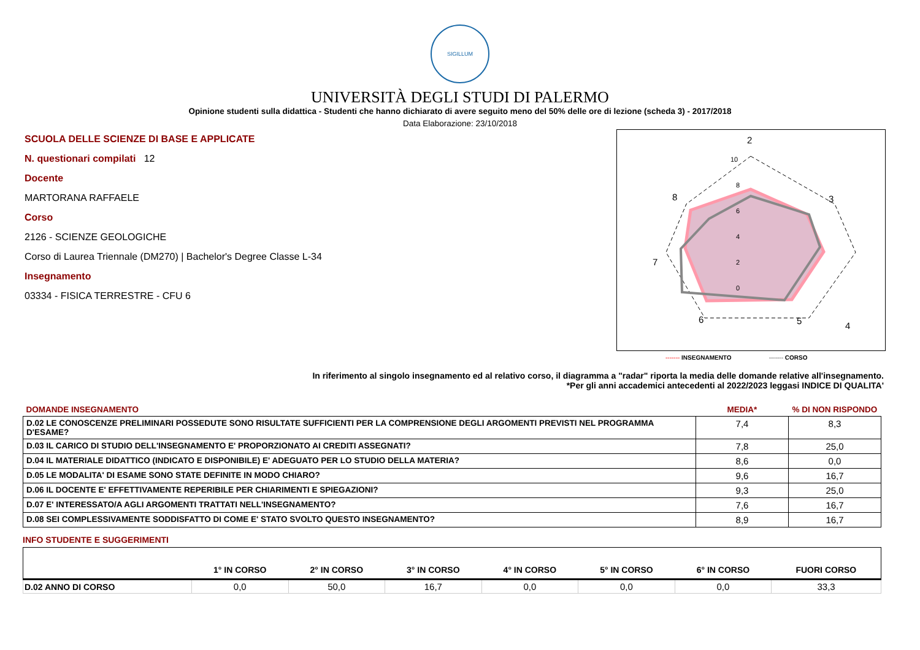SIGILLUM
UNIVERSITÀ DEGLI STUDI DI PALERMO
Opinione studenti sulla didattica - Studenti che hanno dichiarato di avere seguito meno del 50% delle ore di lezione (scheda 3) - 2017/2018
Data Elaborazione: 23/10/2018
SCUOLA DELLE SCIENZE DI BASE E APPLICATE
N. questionari compilati 12
Docente
MARTORANA RAFFAELE
Corso
2126 - SCIENZE GEOLOGICHE
Corso di Laurea Triennale (DM270) | Bachelor's Degree Classe L-34
Insegnamento
03334 - FISICA TERRESTRE - CFU 6
2
3
4
5
6
7
8
10
8
6
4
2
0
------- INSEGNAMENTO ------- CORSO
In riferimento al singolo insegnamento ed al relativo corso, il diagramma a "radar" riporta la media delle domande relative all'insegnamento.
*Per gli anni accademici antecedenti al 2022/2023 leggasi INDICE DI QUALITA'
| DOMANDE INSEGNAMENTO | MEDIA* | % DI NON RISPONDO |
| D.02 LE CONOSCENZE PRELIMINARI POSSEDUTE SONO RISULTATE SUFFICIENTI PER LA COMPRENSIONE DEGLI ARGOMENTI PREVISTI NEL PROGRAMMA D'ESAME? | 7,4 | 8,3 |
| D.03 IL CARICO DI STUDIO DELL'INSEGNAMENTO E' PROPORZIONATO AI CREDITI ASSEGNATI? | 7,8 | 25,0 |
| D.04 IL MATERIALE DIDATTICO (INDICATO E DISPONIBILE) E' ADEGUATO PER LO STUDIO DELLA MATERIA? | 8,6 | 0,0 |
| D.05 LE MODALITA' DI ESAME SONO STATE DEFINITE IN MODO CHIARO? | 9,6 | 16,7 |
| D.06 IL DOCENTE E' EFFETTIVAMENTE REPERIBILE PER CHIARIMENTI E SPIEGAZIONI? | 9,3 | 25,0 |
| D.07 E' INTERESSATO/A AGLI ARGOMENTI TRATTATI NELL'INSEGNAMENTO? | 7,6 | 16,7 |
| D.08 SEI COMPLESSIVAMENTE SODDISFATTO DI COME E' STATO SVOLTO QUESTO INSEGNAMENTO? | 8,9 | 16,7 |
INFO STUDENTE E SUGGERIMENTI
| | 1° IN CORSO | 2° IN CORSO | 3° IN CORSO | 4° IN CORSO | 5° IN CORSO | 6° IN CORSO | FUORI CORSO |
| --- | --- | --- | --- | --- | --- | --- | --- |
| D.02 ANNO DI CORSO | 0,0 | 50,0 | 16,7 | 0,0 | 0,0 | 0,0 | 33,3 |